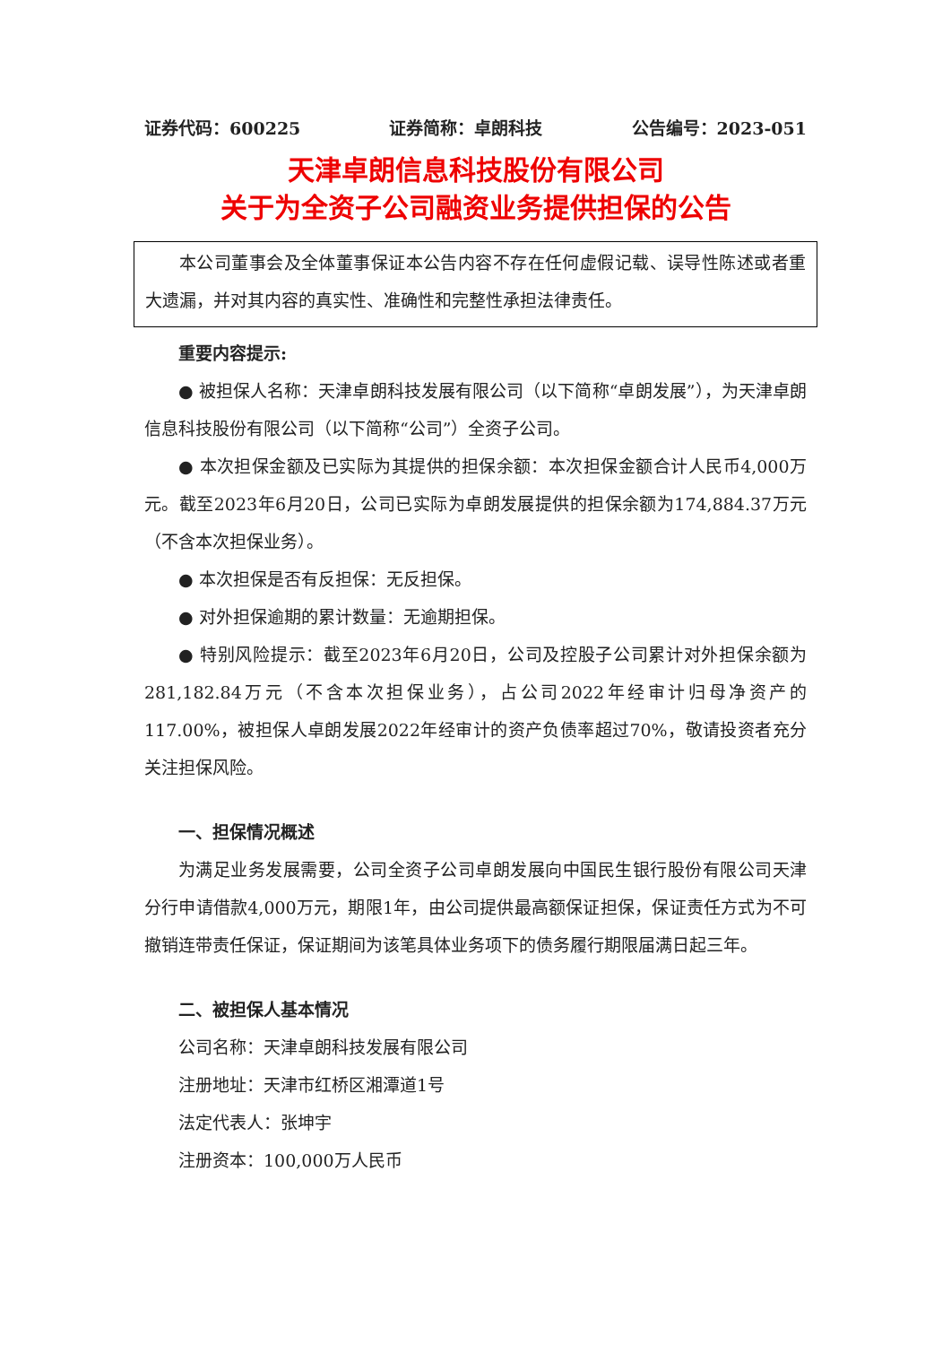证券代码：600225 证券简称：卓朗科技 公告编号：2023-051
天津卓朗信息科技股份有限公司
关于为全资子公司融资业务提供担保的公告
本公司董事会及全体董事保证本公告内容不存在任何虚假记载、误导性陈述或者重大遗漏，并对其内容的真实性、准确性和完整性承担法律责任。
重要内容提示:
● 被担保人名称：天津卓朗科技发展有限公司（以下简称“卓朗发展”），为天津卓朗信息科技股份有限公司（以下简称“公司”）全资子公司。
● 本次担保金额及已实际为其提供的担保余额：本次担保金额合计人民币4,000万元。截至2023年6月20日，公司已实际为卓朗发展提供的担保余额为174,884.37万元（不含本次担保业务）。
● 本次担保是否有反担保：无反担保。
● 对外担保逾期的累计数量：无逾期担保。
● 特别风险提示：截至2023年6月20日，公司及控股子公司累计对外担保余额为281,182.84万元（不含本次担保业务），占公司2022年经审计归母净资产的117.00%，被担保人卓朗发展2022年经审计的资产负债率超过70%，敬请投资者充分关注担保风险。
一、担保情况概述
为满足业务发展需要，公司全资子公司卓朗发展向中国民生银行股份有限公司天津分行申请借款4,000万元，期限1年，由公司提供最高额保证担保，保证责任方式为不可撤销连带责任保证，保证期间为该笔具体业务项下的债务履行期限届满日起三年。
二、被担保人基本情况
公司名称：天津卓朗科技发展有限公司
注册地址：天津市红桥区湘潭道1号
法定代表人：张坤宇
注册资本：100,000万人民币